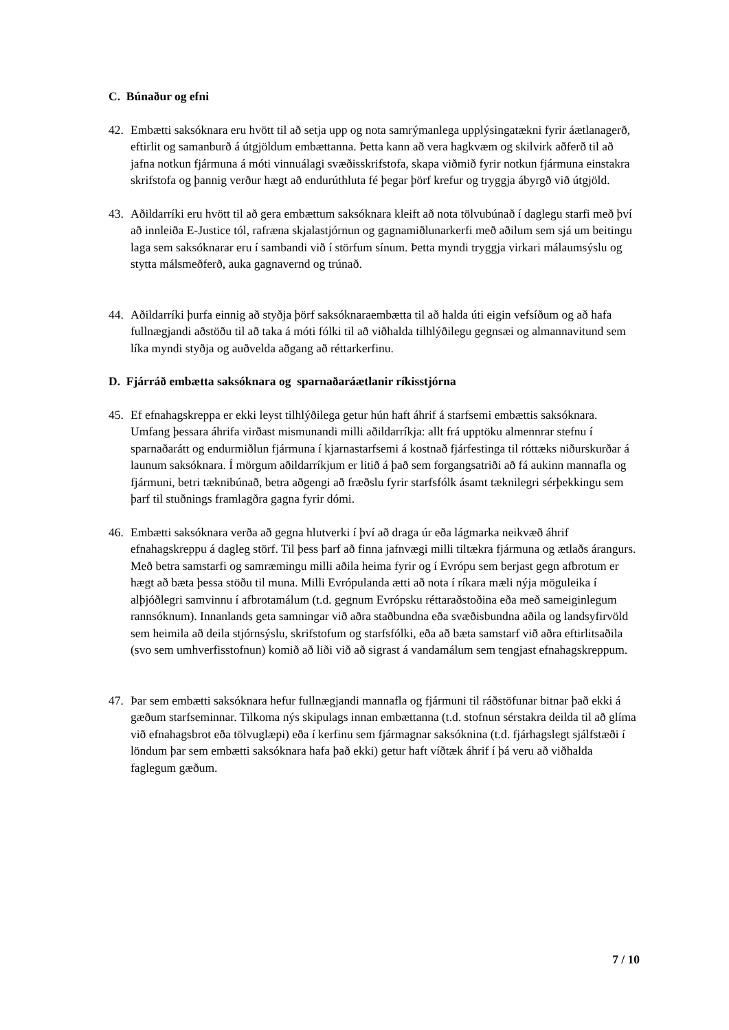C. Búnaður og efni
42. Embætti saksóknara eru hvött til að setja upp og nota samrýmanlega upplýsingatækni fyrir áætlanagerð, eftirlit og samanburð á útgjöldum embættanna. Þetta kann að vera hagkvæm og skilvirk aðferð til að jafna notkun fjármuna á móti vinnuálagi svæðisskrifstofa, skapa viðmið fyrir notkun fjármuna einstakra skrifstofa og þannig verður hægt að endurúthluta fé þegar þörf krefur og tryggja ábyrgð við útgjöld.
43. Aðildarríki eru hvött til að gera embættum saksóknara kleift að nota tölvubúnað í daglegu starfi með því að innleiða E-Justice tól, rafræna skjalastjórnun og gagnamiðlunarkerfi með aðilum sem sjá um beitingu laga sem saksóknarar eru í sambandi við í störfum sínum. Þetta myndi tryggja virkari málaumsýslu og stytta málsmeðferð, auka gagnavernd og trúnað.
44. Aðildarríki þurfa einnig að styðja þörf saksóknaraembætta til að halda úti eigin vefsíðum og að hafa fullnægjandi aðstöðu til að taka á móti fólki til að viðhalda tilhlýðilegu gegnsæi og almannavitund sem líka myndi styðja og auðvelda aðgang að réttarkerfinu.
D. Fjárráð embætta saksóknara og sparnaðaráætlanir ríkisstjórna
45. Ef efnahagskreppa er ekki leyst tilhlýðilega getur hún haft áhrif á starfsemi embættis saksóknara. Umfang þessara áhrifa virðast mismunandi milli aðildarríkja: allt frá upptöku almennrar stefnu í sparnaðarátt og endurmiðlun fjármuna í kjarnastarfsemi á kostnað fjárfestinga til róttæks niðurskurðar á launum saksóknara. Í mörgum aðildarríkjum er litið á það sem forgangsatriði að fá aukinn mannafla og fjármuni, betri tæknibúnað, betra aðgengi að fræðslu fyrir starfsfólk ásamt tæknilegri sérþekkingu sem þarf til stuðnings framlagðra gagna fyrir dómi.
46. Embætti saksóknara verða að gegna hlutverki í því að draga úr eða lágmarka neikvæð áhrif efnahagskreppu á dagleg störf. Til þess þarf að finna jafnvægi milli tiltækra fjármuna og ætlaðs árangurs. Með betra samstarfi og samræmingu milli aðila heima fyrir og í Evrópu sem berjast gegn afbrotum er hægt að bæta þessa stöðu til muna. Milli Evrópulanda ætti að nota í ríkara mæli nýja möguleika í alþjóðlegri samvinnu í afbrotamálum (t.d. gegnum Evrópsku réttaraðstoðina eða með sameiginlegum rannsóknum). Innanlands geta samningar við aðra staðbundna eða svæðisbundna aðila og landsyfirvöld sem heimila að deila stjórnsýslu, skrifstofum og starfsfólki, eða að bæta samstarf við aðra eftirlitsaðila (svo sem umhverfisstofnun) komið að liði við að sigrast á vandamálum sem tengjast efnahagskreppum.
47. Þar sem embætti saksóknara hefur fullnægjandi mannafla og fjármuni til ráðstöfunar bitnar það ekki á gæðum starfseminnar. Tilkoma nýs skipulags innan embættanna (t.d. stofnun sérstakra deilda til að glíma við efnahagsbrot eða tölvuglæpi) eða í kerfinu sem fjármagnar saksóknina (t.d. fjárhagslegt sjálfstæði í löndum þar sem embætti saksóknara hafa það ekki) getur haft víðtæk áhrif í þá veru að viðhalda faglegum gæðum.
7 / 10